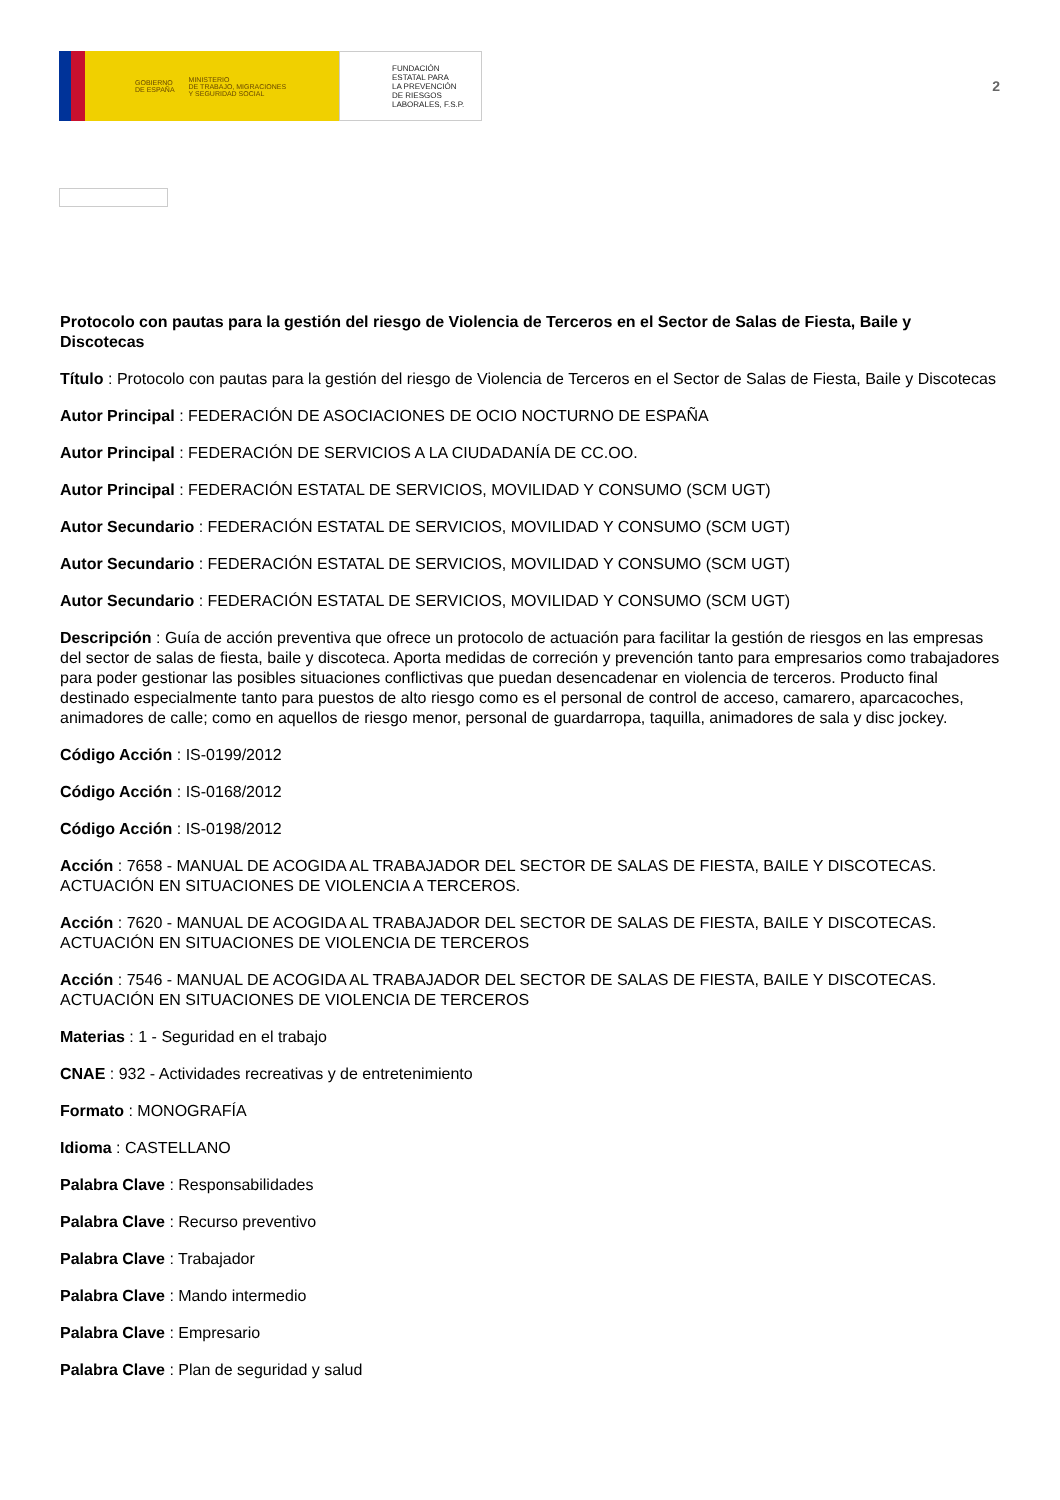GOBIERNO
DE ESPAÑA MINISTERIO
DE TRABAJO, MIGRACIONES
Y SEGURIDAD SOCIAL
FUNDACIÓN
ESTATAL PARA
LA PREVENCIÓN
DE RIESGOS
LABORALES, F.S.P.
2
Protocolo con pautas para la gestión del riesgo de Violencia de Terceros en el Sector de Salas de Fiesta, Baile y Discotecas
Título : Protocolo con pautas para la gestión del riesgo de Violencia de Terceros en el Sector de Salas de Fiesta, Baile y Discotecas
Autor Principal : FEDERACIÓN DE ASOCIACIONES DE OCIO NOCTURNO DE ESPAÑA
Autor Principal : FEDERACIÓN DE SERVICIOS A LA CIUDADANÍA DE CC.OO.
Autor Principal : FEDERACIÓN ESTATAL DE SERVICIOS, MOVILIDAD Y CONSUMO (SCM UGT)
Autor Secundario : FEDERACIÓN ESTATAL DE SERVICIOS, MOVILIDAD Y CONSUMO (SCM UGT)
Autor Secundario : FEDERACIÓN ESTATAL DE SERVICIOS, MOVILIDAD Y CONSUMO (SCM UGT)
Autor Secundario : FEDERACIÓN ESTATAL DE SERVICIOS, MOVILIDAD Y CONSUMO (SCM UGT)
Descripción : Guía de acción preventiva que ofrece un protocolo de actuación para facilitar la gestión de riesgos en las empresas del sector de salas de fiesta, baile y discoteca. Aporta medidas de correción y prevención tanto para empresarios como trabajadores para poder gestionar las posibles situaciones conflictivas que puedan desencadenar en violencia de terceros. Producto final destinado especialmente tanto para puestos de alto riesgo como es el personal de control de acceso, camarero, aparcacoches, animadores de calle; como en aquellos de riesgo menor, personal de guardarropa, taquilla, animadores de sala y disc jockey.
Código Acción : IS-0199/2012
Código Acción : IS-0168/2012
Código Acción : IS-0198/2012
Acción : 7658 - MANUAL DE ACOGIDA AL TRABAJADOR DEL SECTOR DE SALAS DE FIESTA, BAILE Y DISCOTECAS. ACTUACIÓN EN SITUACIONES DE VIOLENCIA A TERCEROS.
Acción : 7620 - MANUAL DE ACOGIDA AL TRABAJADOR DEL SECTOR DE SALAS DE FIESTA, BAILE Y DISCOTECAS. ACTUACIÓN EN SITUACIONES DE VIOLENCIA DE TERCEROS
Acción : 7546 - MANUAL DE ACOGIDA AL TRABAJADOR DEL SECTOR DE SALAS DE FIESTA, BAILE Y DISCOTECAS. ACTUACIÓN EN SITUACIONES DE VIOLENCIA DE TERCEROS
Materias : 1 - Seguridad en el trabajo
CNAE : 932 - Actividades recreativas y de entretenimiento
Formato : MONOGRAFÍA
Idioma : CASTELLANO
Palabra Clave : Responsabilidades
Palabra Clave : Recurso preventivo
Palabra Clave : Trabajador
Palabra Clave : Mando intermedio
Palabra Clave : Empresario
Palabra Clave : Plan de seguridad y salud